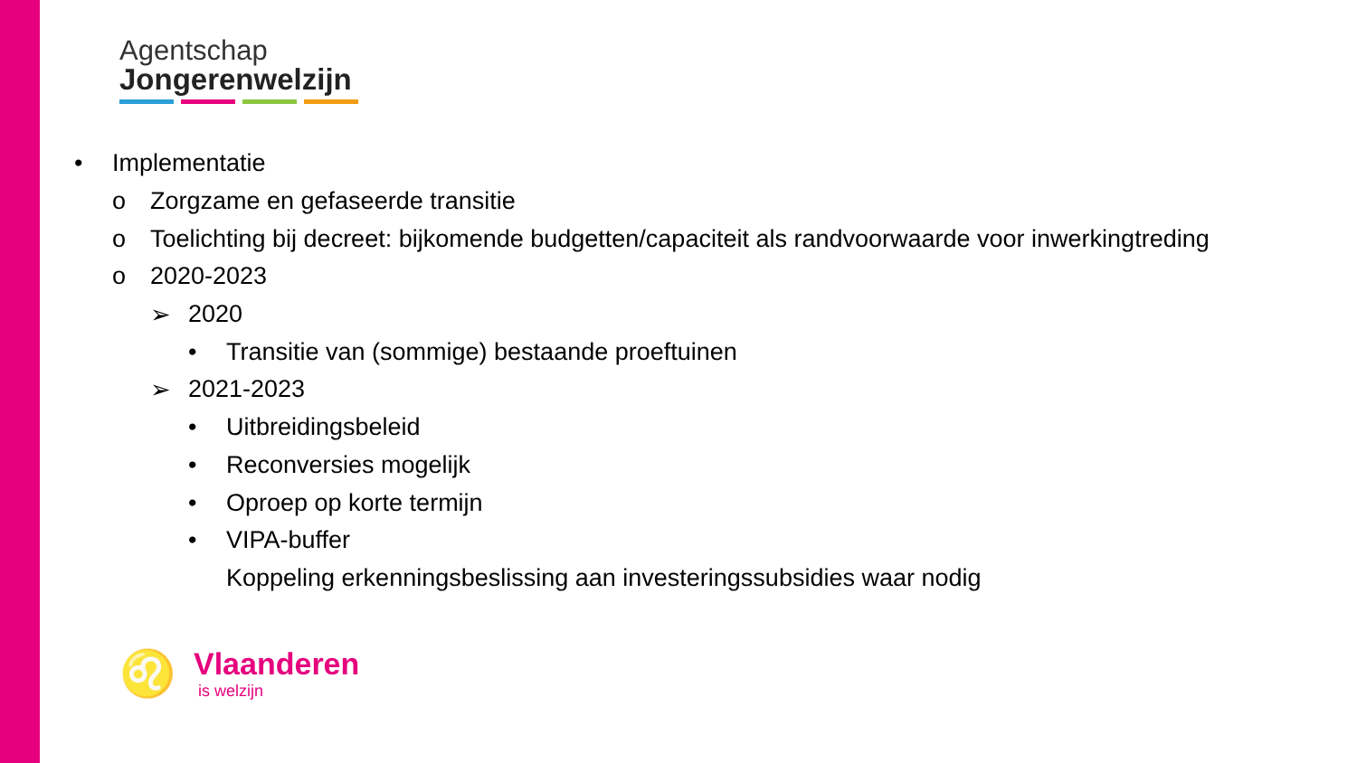Agentschap
Jongerenwelzijn
• Implementatie
o Zorgzame en gefaseerde transitie
o Toelichting bij decreet: bijkomende budgetten/capaciteit als randvoorwaarde voor inwerkingtreding
o 2020-2023
➢ 2020
• Transitie van (sommige) bestaande proeftuinen
➢ 2021-2023
• Uitbreidingsbeleid
• Reconversies mogelijk
• Oproep op korte termijn
• VIPA-buffer
Koppeling erkenningsbeslissing aan investeringssubsidies waar nodig
♌
Vlaanderen
is welzijn